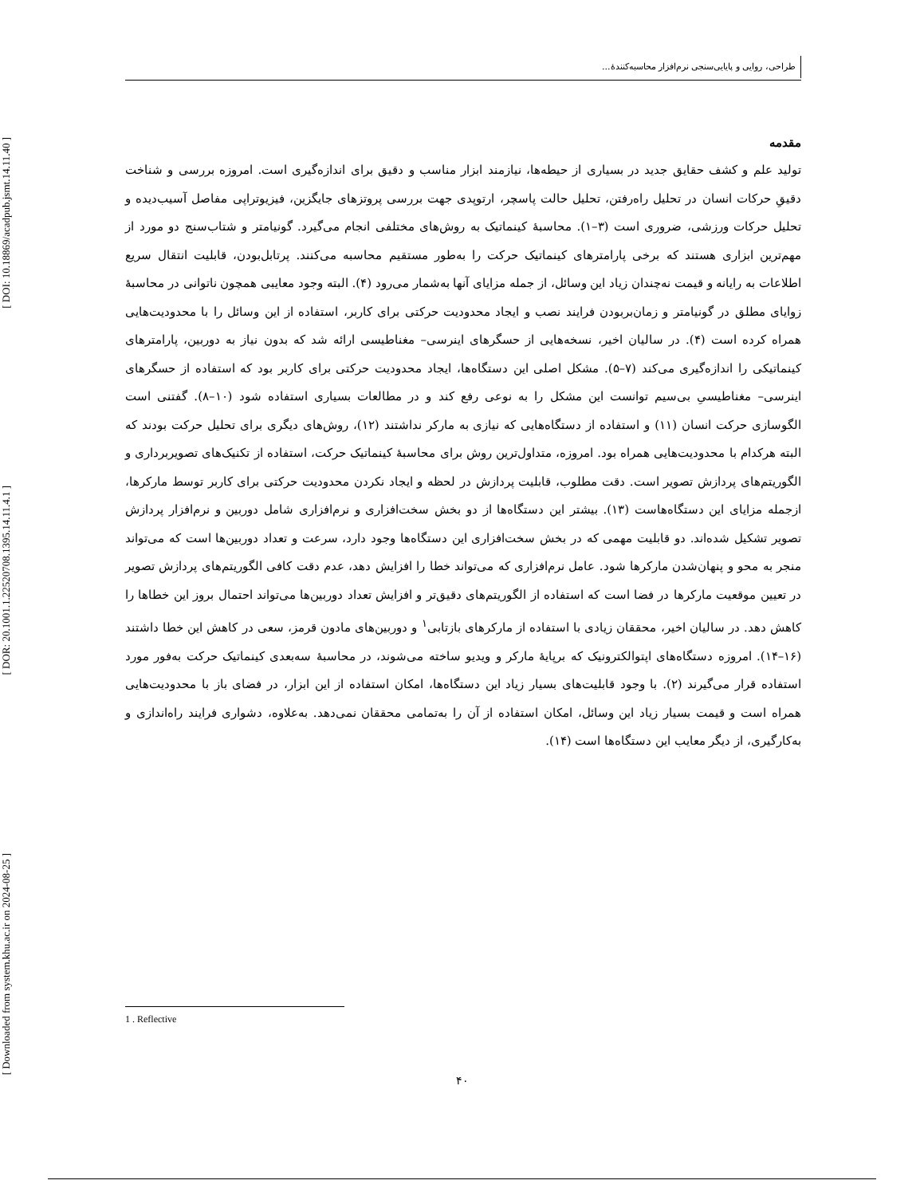[ DOI: 10.18869/acadpub.jsmt.14.11.40 ]
[ DOR: 20.1001.1.22520708.1395.14.11.4.1 ]
[ Downloaded from system.khu.ac.ir on 2024-08-25 ]
طراحی، روایی و پایایی‌سنجی نرم‌افزار محاسبه‌کنندۀ...
مقدمه
تولید علم و کشف حقایق جدید در بسیاری از حیطه‌ها، نیازمند ابزار مناسب و دقیق برای اندازه‌گیری است. امروزه بررسی و شناخت دقیقِ حرکات انسان در تحلیل راه‌رفتن، تحلیل حالت پاسچر، ارتوپدی جهت بررسی پروتزهای جایگزین، فیزیوتراپی مفاصل آسیب‌دیده و تحلیل حرکات ورزشی، ضروری است (۳–۱). محاسبۀ کینماتیک به روش‌های مختلفی انجام می‌گیرد. گونیامتر و شتاب‌سنج دو مورد از مهم‌ترین ابزاری هستند که برخی پارامترهای کینماتیک حرکت را به‌طور مستقیم محاسبه می‌کنند. پرتابل‌بودن، قابلیت انتقال سریع اطلاعات به رایانه و قیمت نه‌چندان زیاد این وسائل، از جمله مزایای آنها به‌شمار می‌رود (۴). البته وجود معایبی همچون ناتوانی در محاسبۀ زوایای مطلق در گونیامتر و زمان‌بربودن فرایند نصب و ایجاد محدودیت حرکتی برای کاربر، استفاده از این وسائل را با محدودیت‌هایی همراه کرده است (۴). در سالیان اخیر، نسخه‌هایی از حسگرهای اینرسی– مغناطیسی ارائه شد که بدون نیاز به دوربین، پارامترهای کینماتیکی را اندازه‌گیری می‌کند (۷–۵). مشکل اصلی این دستگاه‌ها، ایجاد محدودیت حرکتی برای کاربر بود که استفاده از حسگرهای اینرسی– مغناطیسیِ بی‌سیم توانست این مشکل را به نوعی رفع کند و در مطالعات بسیاری استفاده شود (۱۰–۸). گفتنی است الگوسازی حرکت انسان (۱۱) و استفاده از دستگاه‌هایی که نیازی به مارکر نداشتند (۱۲)، روش‌های دیگری برای تحلیل حرکت بودند که البته هرکدام با محدودیت‌هایی همراه بود. امروزه، متداول‌ترین روش برای محاسبۀ کینماتیک حرکت، استفاده از تکنیک‌های تصویربرداری و الگوریتم‌های پردازش تصویر است. دقت مطلوب، قابلیت پردازش در لحظه و ایجاد نکردن محدودیت حرکتی برای کاربر توسط مارکرها، ازجمله مزایای این دستگاه‌هاست (۱۳). بیشتر این دستگاه‌ها از دو بخش سخت‌افزاری و نرم‌افزاری شامل دوربین و نرم‌افزار پردازش تصویر تشکیل شده‌اند. دو قابلیت مهمی که در بخش سخت‌افزاری این دستگاه‌ها وجود دارد، سرعت و تعداد دوربین‌ها است که می‌تواند منجر به محو و پنهان‌شدن مارکرها شود. عامل نرم‌افزاری که می‌تواند خطا را افزایش دهد، عدم دقت کافی الگوریتم‌های پردازش تصویر در تعیین موقعیت مارکرها در فضا است که استفاده از الگوریتم‌های دقیق‌تر و افزایش تعداد دوربین‌ها می‌تواند احتمال بروز این خطاها را کاهش دهد. در سالیان اخیر، محققان زیادی با استفاده از مارکرهای بازتابی<sup>۱</sup> و دوربین‌های مادون قرمز، سعی در کاهش این خطا داشتند (۱۶–۱۴). امروزه دستگاه‌های اپتوالکترونیک که برپایۀ مارکر و ویدیو ساخته می‌شوند، در محاسبۀ سه‌بعدی کینماتیک حرکت به‌فور مورد استفاده قرار می‌گیرند (۲). با وجود قابلیت‌های بسیار زیاد این دستگاه‌ها، امکان استفاده از این ابزار، در فضای باز با محدودیت‌هایی همراه است و قیمت بسیار زیاد این وسائل، امکان استفاده از آن را به‌تمامی محققان نمی‌دهد. به‌علاوه، دشواری فرایند راه‌اندازی و به‌کارگیری، از دیگر معایب این دستگاه‌ها است (۱۴).
1 . Reflective
۴۰